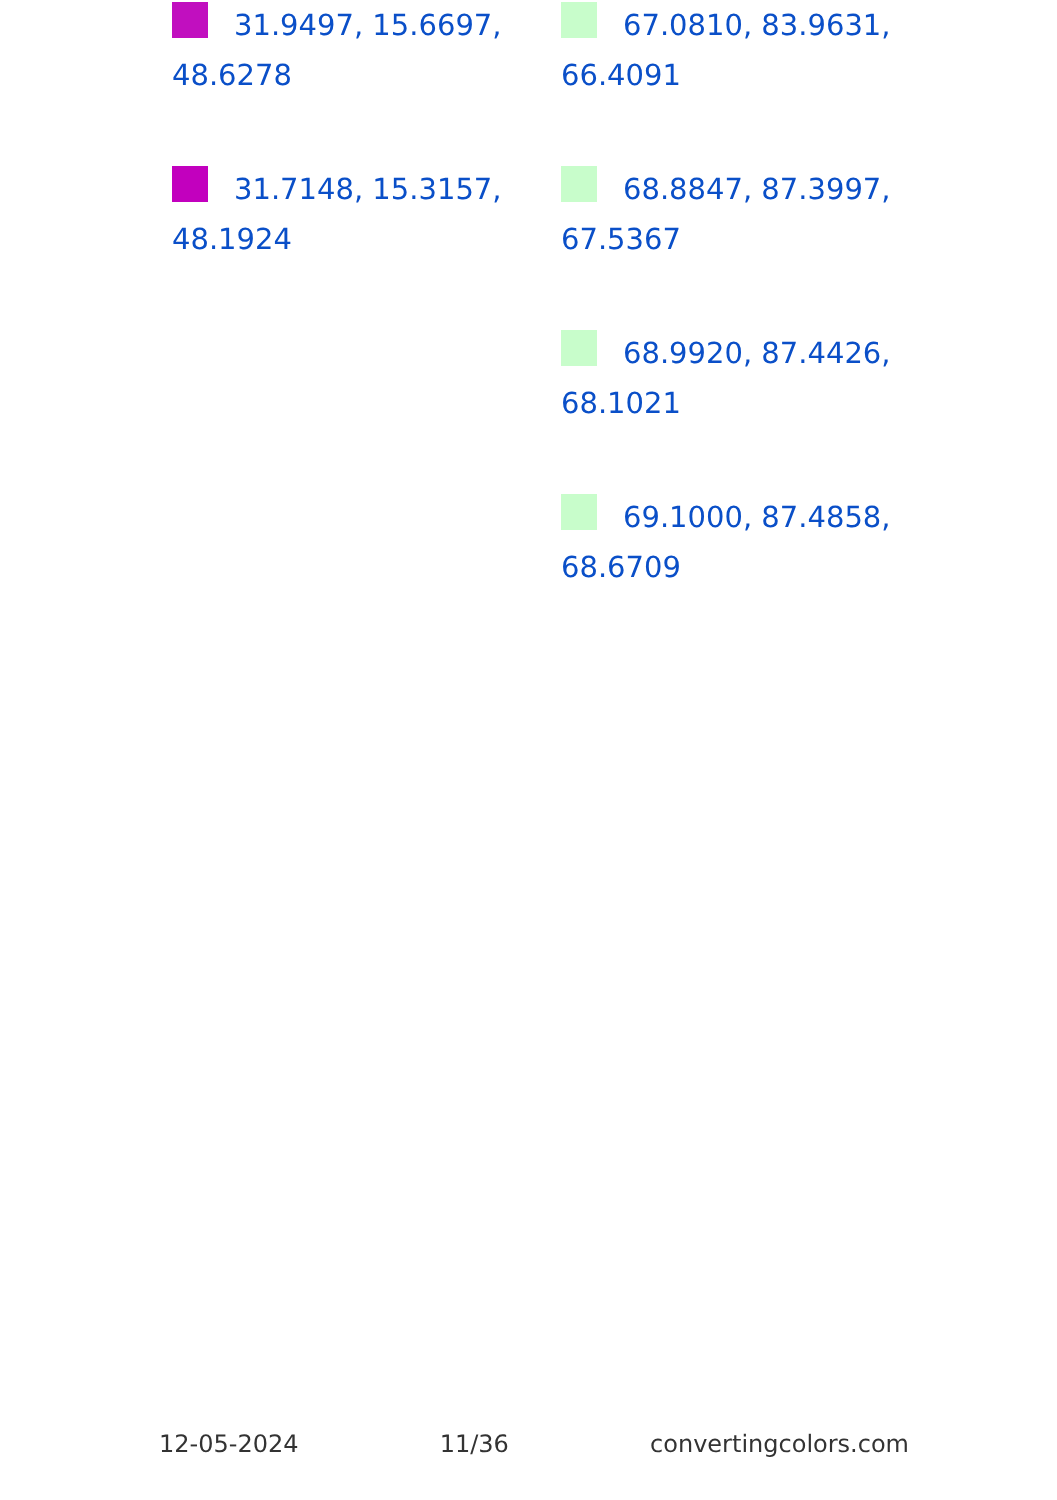31.9497, 15.6697, 48.6278
31.7148, 15.3157, 48.1924
67.0810, 83.9631, 66.4091
68.8847, 87.3997, 67.5367
68.9920, 87.4426, 68.1021
69.1000, 87.4858, 68.6709
12-05-2024 11/36 convertingcolors.com